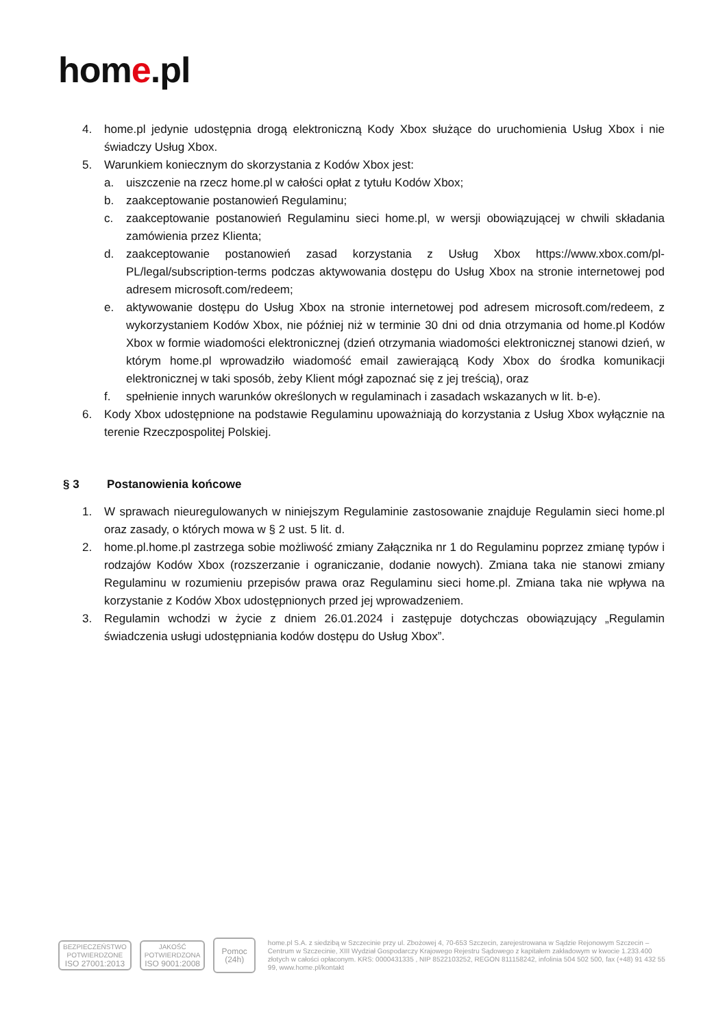home.pl
4. home.pl jedynie udostępnia drogą elektroniczną Kody Xbox służące do uruchomienia Usług Xbox i nie świadczy Usług Xbox.
5. Warunkiem koniecznym do skorzystania z Kodów Xbox jest:
a. uiszczenie na rzecz home.pl w całości opłat z tytułu Kodów Xbox;
b. zaakceptowanie postanowień Regulaminu;
c. zaakceptowanie postanowień Regulaminu sieci home.pl, w wersji obowiązującej w chwili składania zamówienia przez Klienta;
d. zaakceptowanie postanowień zasad korzystania z Usług Xbox https://www.xbox.com/pl-PL/legal/subscription-terms podczas aktywowania dostępu do Usług Xbox na stronie internetowej pod adresem microsoft.com/redeem;
e. aktywowanie dostępu do Usług Xbox na stronie internetowej pod adresem microsoft.com/redeem, z wykorzystaniem Kodów Xbox, nie później niż w terminie 30 dni od dnia otrzymania od home.pl Kodów Xbox w formie wiadomości elektronicznej (dzień otrzymania wiadomości elektronicznej stanowi dzień, w którym home.pl wprowadziło wiadomość email zawierającą Kody Xbox do środka komunikacji elektronicznej w taki sposób, żeby Klient mógł zapoznać się z jej treścią), oraz
f. spełnienie innych warunków określonych w regulaminach i zasadach wskazanych w lit. b-e).
6. Kody Xbox udostępnione na podstawie Regulaminu upoważniają do korzystania z Usług Xbox wyłącznie na terenie Rzeczpospolitej Polskiej.
§ 3 Postanowienia końcowe
1. W sprawach nieuregulowanych w niniejszym Regulaminie zastosowanie znajduje Regulamin sieci home.pl oraz zasady, o których mowa w § 2 ust. 5 lit. d.
2. home.pl.home.pl zastrzega sobie możliwość zmiany Załącznika nr 1 do Regulaminu poprzez zmianę typów i rodzajów Kodów Xbox (rozszerzanie i ograniczanie, dodanie nowych). Zmiana taka nie stanowi zmiany Regulaminu w rozumieniu przepisów prawa oraz Regulaminu sieci home.pl. Zmiana taka nie wpływa na korzystanie z Kodów Xbox udostępnionych przed jej wprowadzeniem.
3. Regulamin wchodzi w życie z dniem 26.01.2024 i zastępuje dotychczas obowiązujący „Regulamin świadczenia usługi udostępniania kodów dostępu do Usług Xbox”.
BEZPIECZEŃSTWO
POTWIERDZONE
ISO 27001:2013
JAKOŚĆ
POTWIERDZONA
ISO 9001:2008
Pomoc (24h)
home.pl S.A. z siedzibą w Szczecinie przy ul. Zbożowej 4, 70-653 Szczecin, zarejestrowana w Sądzie Rejonowym Szczecin – Centrum w Szczecinie, XIII Wydział Gospodarczy Krajowego Rejestru Sądowego z kapitałem zakładowym w kwocie 1.233.400 złotych w całości opłaconym. KRS: 0000431335 , NIP 8522103252, REGON 811158242, infolinia 504 502 500, fax (+48) 91 432 55 99, www.home.pl/kontakt